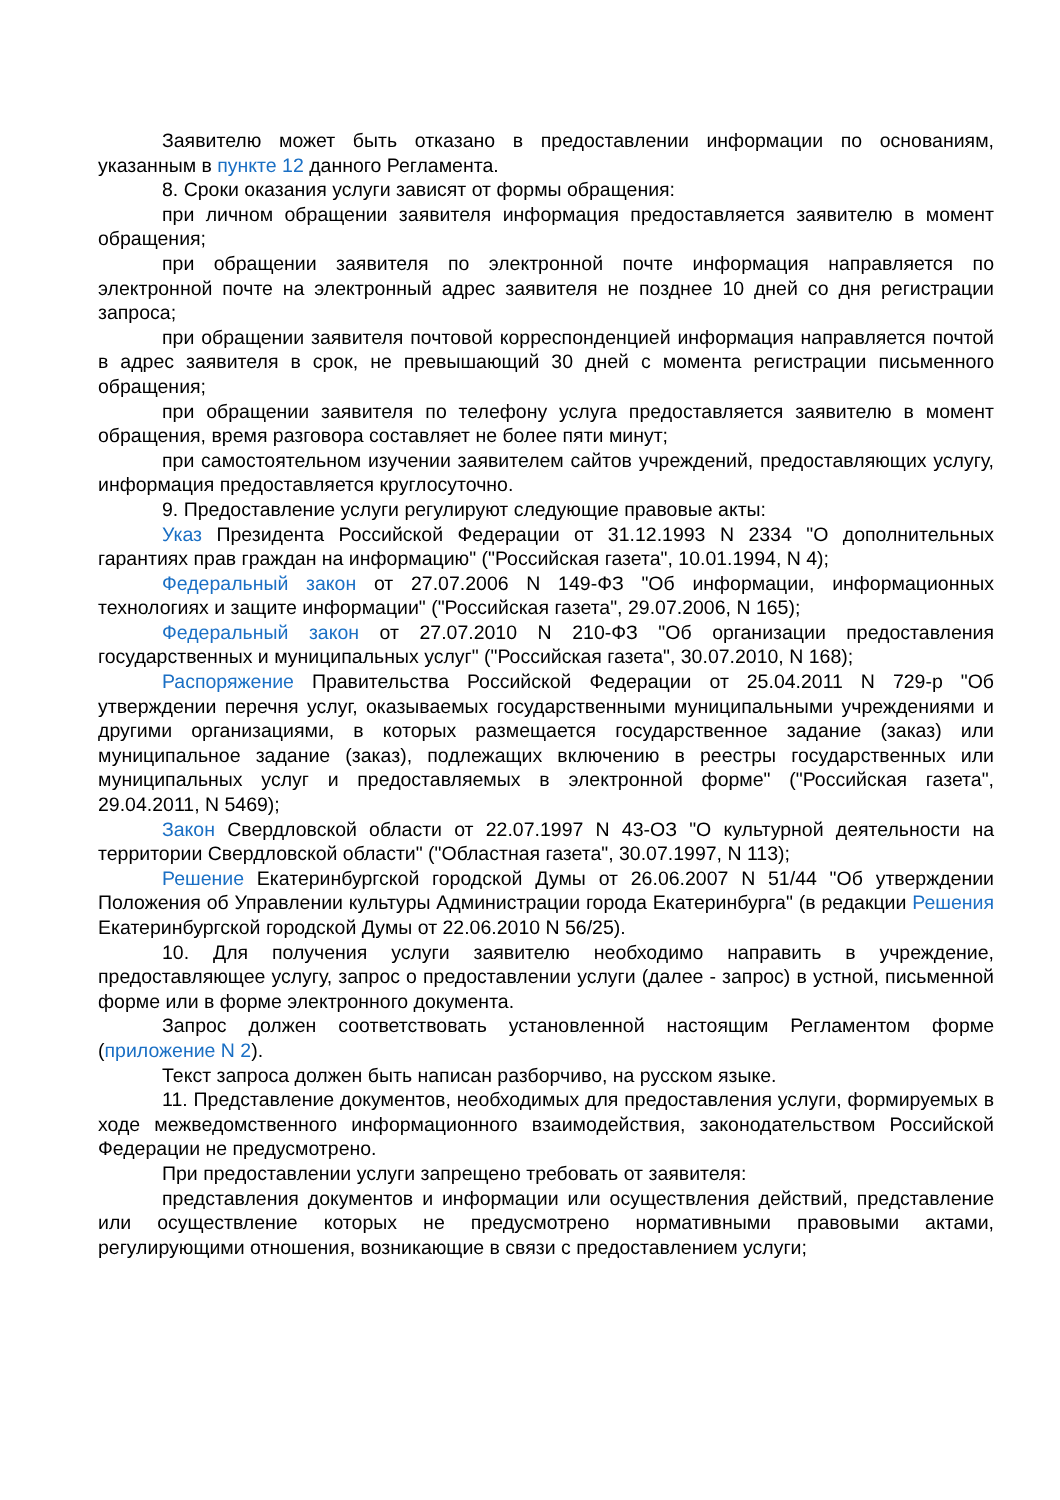Заявителю может быть отказано в предоставлении информации по основаниям, указанным в пункте 12 данного Регламента.
8. Сроки оказания услуги зависят от формы обращения:
при личном обращении заявителя информация предоставляется заявителю в момент обращения;
при обращении заявителя по электронной почте информация направляется по электронной почте на электронный адрес заявителя не позднее 10 дней со дня регистрации запроса;
при обращении заявителя почтовой корреспонденцией информация направляется почтой в адрес заявителя в срок, не превышающий 30 дней с момента регистрации письменного обращения;
при обращении заявителя по телефону услуга предоставляется заявителю в момент обращения, время разговора составляет не более пяти минут;
при самостоятельном изучении заявителем сайтов учреждений, предоставляющих услугу, информация предоставляется круглосуточно.
9. Предоставление услуги регулируют следующие правовые акты:
Указ Президента Российской Федерации от 31.12.1993 N 2334 "О дополнительных гарантиях прав граждан на информацию" ("Российская газета", 10.01.1994, N 4);
Федеральный закон от 27.07.2006 N 149-ФЗ "Об информации, информационных технологиях и защите информации" ("Российская газета", 29.07.2006, N 165);
Федеральный закон от 27.07.2010 N 210-ФЗ "Об организации предоставления государственных и муниципальных услуг" ("Российская газета", 30.07.2010, N 168);
Распоряжение Правительства Российской Федерации от 25.04.2011 N 729-р "Об утверждении перечня услуг, оказываемых государственными муниципальными учреждениями и другими организациями, в которых размещается государственное задание (заказ) или муниципальное задание (заказ), подлежащих включению в реестры государственных или муниципальных услуг и предоставляемых в электронной форме" ("Российская газета", 29.04.2011, N 5469);
Закон Свердловской области от 22.07.1997 N 43-ОЗ "О культурной деятельности на территории Свердловской области" ("Областная газета", 30.07.1997, N 113);
Решение Екатеринбургской городской Думы от 26.06.2007 N 51/44 "Об утверждении Положения об Управлении культуры Администрации города Екатеринбурга" (в редакции Решения Екатеринбургской городской Думы от 22.06.2010 N 56/25).
10. Для получения услуги заявителю необходимо направить в учреждение, предоставляющее услугу, запрос о предоставлении услуги (далее - запрос) в устной, письменной форме или в форме электронного документа.
Запрос должен соответствовать установленной настоящим Регламентом форме (приложение N 2).
Текст запроса должен быть написан разборчиво, на русском языке.
11. Представление документов, необходимых для предоставления услуги, формируемых в ходе межведомственного информационного взаимодействия, законодательством Российской Федерации не предусмотрено.
При предоставлении услуги запрещено требовать от заявителя:
представления документов и информации или осуществления действий, представление или осуществление которых не предусмотрено нормативными правовыми актами, регулирующими отношения, возникающие в связи с предоставлением услуги;